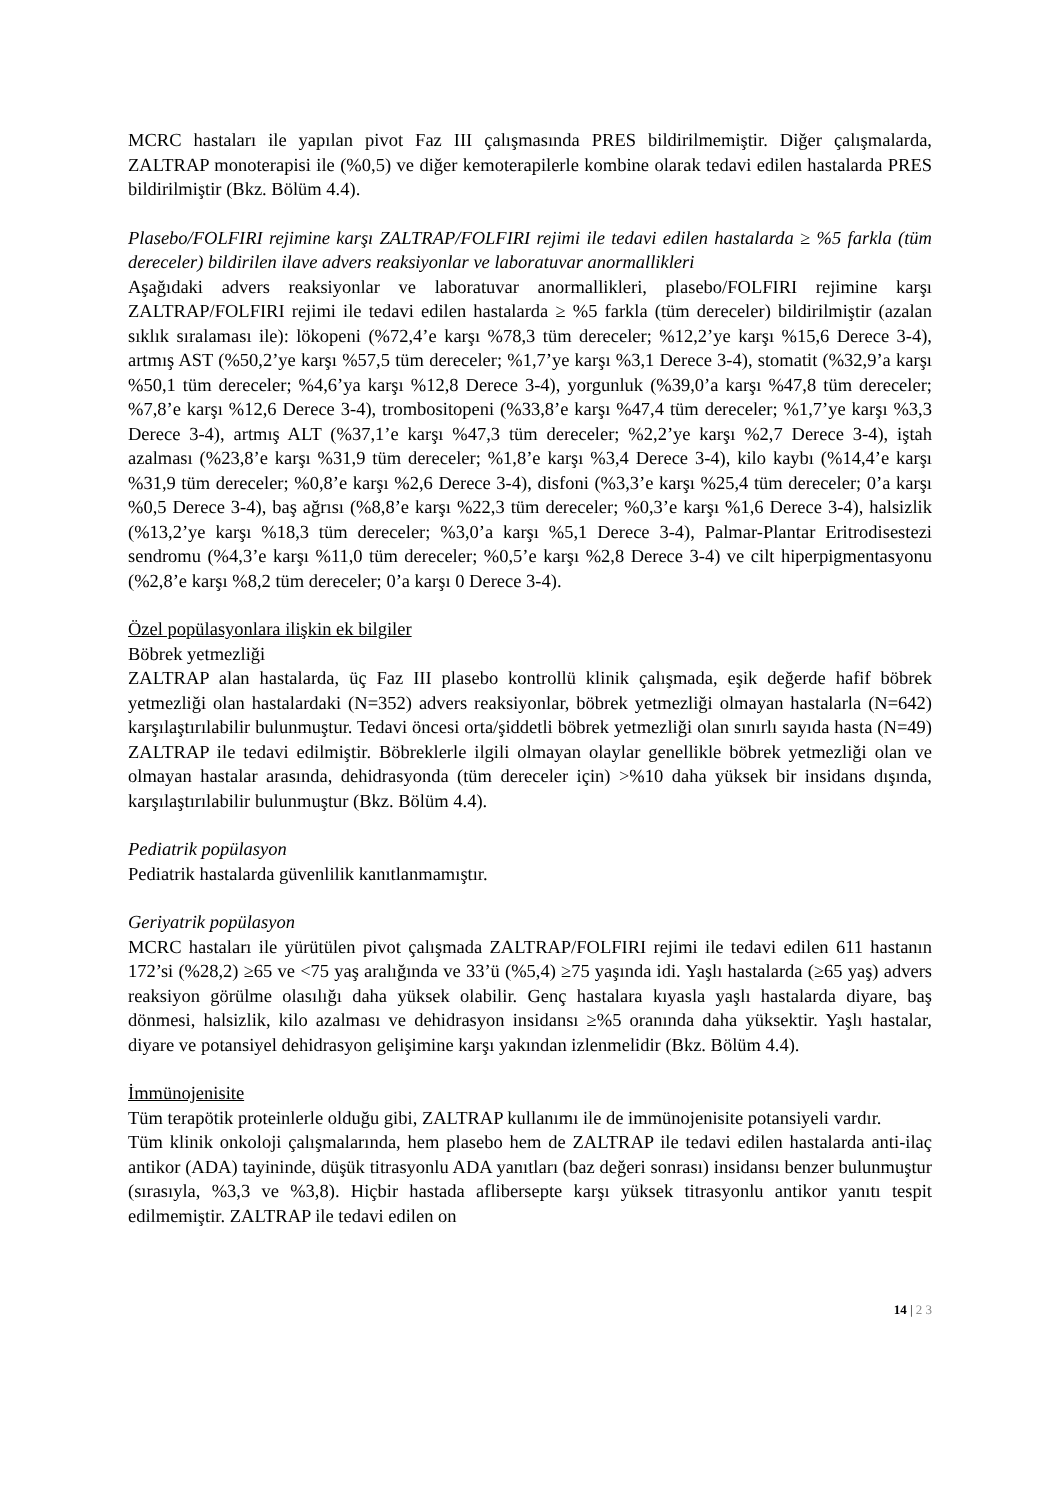MCRC hastaları ile yapılan pivot Faz III çalışmasında PRES bildirilmemiştir. Diğer çalışmalarda, ZALTRAP monoterapisi ile (%0,5) ve diğer kemoterapilerle kombine olarak tedavi edilen hastalarda PRES bildirilmiştir (Bkz. Bölüm 4.4).
Plasebo/FOLFIRI rejimine karşı ZALTRAP/FOLFIRI rejimi ile tedavi edilen hastalarda ≥ %5 farkla (tüm dereceler) bildirilen ilave advers reaksiyonlar ve laboratuvar anormallikleri
Aşağıdaki advers reaksiyonlar ve laboratuvar anormallikleri, plasebo/FOLFIRI rejimine karşı ZALTRAP/FOLFIRI rejimi ile tedavi edilen hastalarda ≥ %5 farkla (tüm dereceler) bildirilmiştir (azalan sıklık sıralaması ile): lökopeni (%72,4’e karşı %78,3 tüm dereceler; %12,2’ye karşı %15,6 Derece 3-4), artmış AST (%50,2’ye karşı %57,5 tüm dereceler; %1,7’ye karşı %3,1 Derece 3-4), stomatit (%32,9’a karşı %50,1 tüm dereceler; %4,6’ya karşı %12,8 Derece 3-4), yorgunluk (%39,0’a karşı %47,8 tüm dereceler; %7,8’e karşı %12,6 Derece 3-4), trombositopeni (%33,8’e karşı %47,4 tüm dereceler; %1,7’ye karşı %3,3 Derece 3-4), artmış ALT (%37,1’e karşı %47,3 tüm dereceler; %2,2’ye karşı %2,7 Derece 3-4), iştah azalması (%23,8’e karşı %31,9 tüm dereceler; %1,8’e karşı %3,4 Derece 3-4), kilo kaybı (%14,4’e karşı %31,9 tüm dereceler; %0,8’e karşı %2,6 Derece 3-4), disfoni (%3,3’e karşı %25,4 tüm dereceler; 0’a karşı %0,5 Derece 3-4), baş ağrısı (%8,8’e karşı %22,3 tüm dereceler; %0,3’e karşı %1,6 Derece 3-4), halsizlik (%13,2’ye karşı %18,3 tüm dereceler; %3,0’a karşı %5,1 Derece 3-4), Palmar-Plantar Eritrodisestezi sendromu (%4,3’e karşı %11,0 tüm dereceler; %0,5’e karşı %2,8 Derece 3-4) ve cilt hiperpigmentasyonu (%2,8’e karşı %8,2 tüm dereceler; 0’a karşı 0 Derece 3-4).
Özel popülasyonlara ilişkin ek bilgiler
Böbrek yetmezliği
ZALTRAP alan hastalarda, üç Faz III plasebo kontrollü klinik çalışmada, eşik değerde hafif böbrek yetmezliği olan hastalardaki (N=352) advers reaksiyonlar, böbrek yetmezliği olmayan hastalarla (N=642) karşılaştırılabilir bulunmuştur. Tedavi öncesi orta/şiddetli böbrek yetmezliği olan sınırlı sayıda hasta (N=49) ZALTRAP ile tedavi edilmiştir. Böbreklerle ilgili olmayan olaylar genellikle böbrek yetmezliği olan ve olmayan hastalar arasında, dehidrasyonda (tüm dereceler için) >%10 daha yüksek bir insidans dışında, karşılaştırılabilir bulunmuştur (Bkz. Bölüm 4.4).
Pediatrik popülasyon
Pediatrik hastalarda güvenlilik kanıtlanmamıştır.
Geriyatrik popülasyon
MCRC hastaları ile yürütülen pivot çalışmada ZALTRAP/FOLFIRI rejimi ile tedavi edilen 611 hastanın 172’si (%28,2) ≥65 ve <75 yaş aralığında ve 33’ü (%5,4) ≥75 yaşında idi. Yaşlı hastalarda (≥65 yaş) advers reaksiyon görülme olasılığı daha yüksek olabilir. Genç hastalara kıyasla yaşlı hastalarda diyare, baş dönmesi, halsizlik, kilo azalması ve dehidrasyon insidansı ≥%5 oranında daha yüksektir. Yaşlı hastalar, diyare ve potansiyel dehidrasyon gelişimine karşı yakından izlenmelidir (Bkz. Bölüm 4.4).
İmmünojenisite
Tüm terapötik proteinlerle olduğu gibi, ZALTRAP kullanımı ile de immünojenisite potansiyeli vardır.
Tüm klinik onkoloji çalışmalarında, hem plasebo hem de ZALTRAP ile tedavi edilen hastalarda anti-ilaç antikor (ADA) tayininde, düşük titrasyonlu ADA yanıtları (baz değeri sonrası) insidansı benzer bulunmuştur (sırasıyla, %3,3 ve %3,8). Hiçbir hastada aflibersepte karşı yüksek titrasyonlu antikor yanıtı tespit edilmemiştir. ZALTRAP ile tedavi edilen on
14 | 2 3